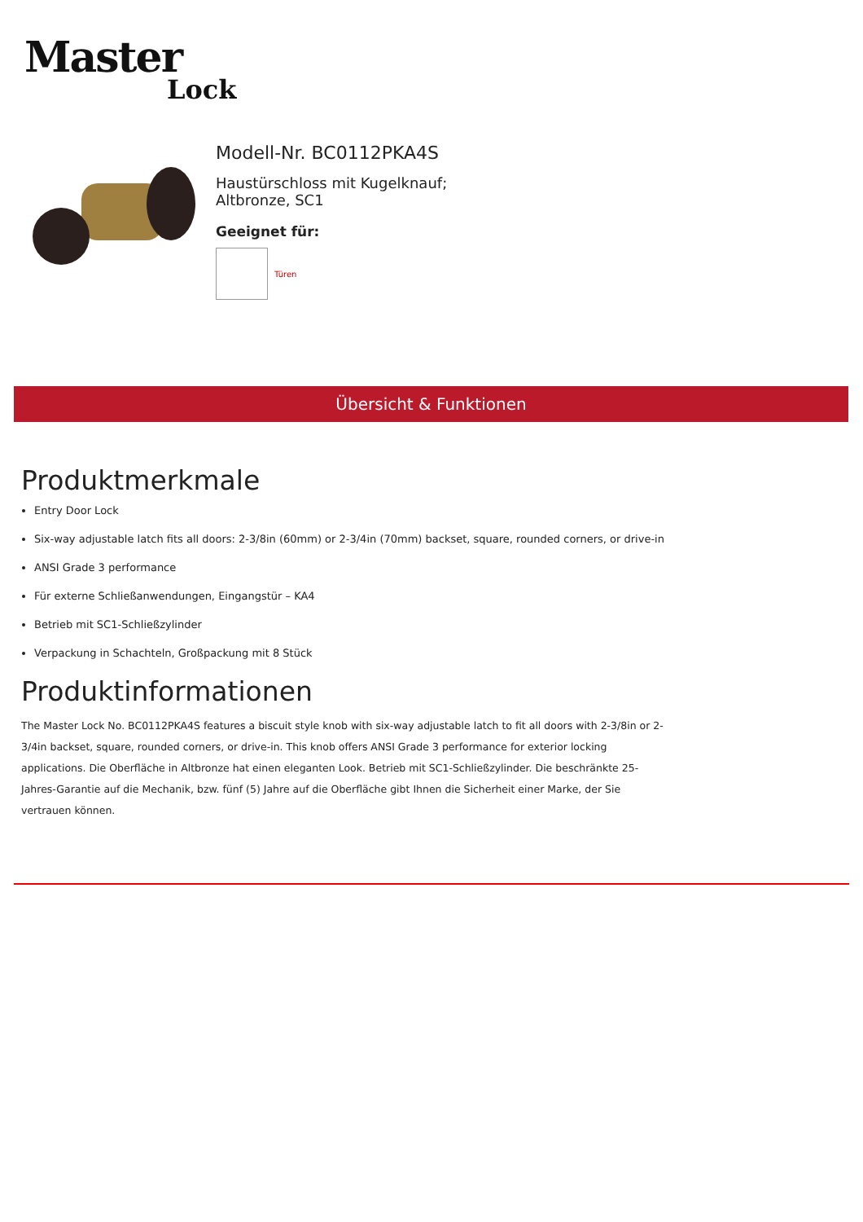Master
Lock
Modell-Nr. BC0112PKA4S
Haustürschloss mit Kugelknauf; Altbronze, SC1
Geeignet für:
Türen
Übersicht & Funktionen
Produktmerkmale
Entry Door Lock
Six-way adjustable latch fits all doors: 2-3/8in (60mm) or 2-3/4in (70mm) backset, square, rounded corners, or drive-in
ANSI Grade 3 performance
Für externe Schließanwendungen, Eingangstür – KA4
Betrieb mit SC1-Schließzylinder
Verpackung in Schachteln, Großpackung mit 8 Stück
Produktinformationen
The Master Lock No. BC0112PKA4S features a biscuit style knob with six-way adjustable latch to fit all doors with 2-3/8in or 2-3/4in backset, square, rounded corners, or drive-in. This knob offers ANSI Grade 3 performance for exterior locking applications. Die Oberfläche in Altbronze hat einen eleganten Look. Betrieb mit SC1-Schließzylinder. Die beschränkte 25-Jahres-Garantie auf die Mechanik, bzw. fünf (5) Jahre auf die Oberfläche gibt Ihnen die Sicherheit einer Marke, der Sie vertrauen können.